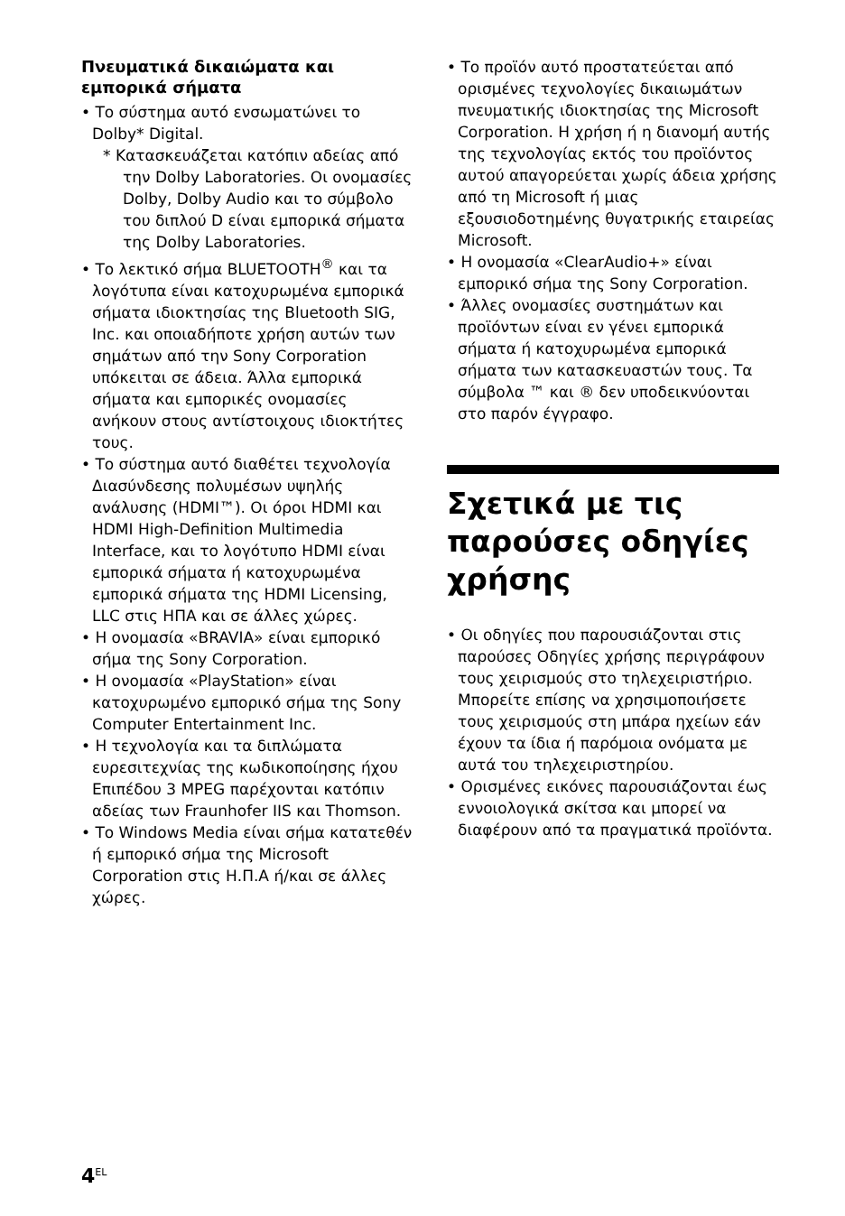Πνευματικά δικαιώματα και εμπορικά σήματα
• Το σύστημα αυτό ενσωματώνει το Dolby* Digital.
* Κατασκευάζεται κατόπιν αδείας από την Dolby Laboratories. Οι ονομασίες Dolby, Dolby Audio και το σύμβολο του διπλού D είναι εμπορικά σήματα της Dolby Laboratories.
• Το λεκτικό σήμα BLUETOOTH<sup>®</sup> και τα λογότυπα είναι κατοχυρωμένα εμπορικά σήματα ιδιοκτησίας της Bluetooth SIG, Inc. και οποιαδήποτε χρήση αυτών των σημάτων από την Sony Corporation υπόκειται σε άδεια. Άλλα εμπορικά σήματα και εμπορικές ονομασίες ανήκουν στους αντίστοιχους ιδιοκτήτες τους.
• Το σύστημα αυτό διαθέτει τεχνολογία Διασύνδεσης πολυμέσων υψηλής ανάλυσης (HDMI™). Οι όροι HDMI και HDMI High-Definition Multimedia Interface, και το λογότυπο HDMI είναι εμπορικά σήματα ή κατοχυρωμένα εμπορικά σήματα της HDMI Licensing, LLC στις ΗΠΑ και σε άλλες χώρες.
• Η ονομασία «BRAVIA» είναι εμπορικό σήμα της Sony Corporation.
• Η ονομασία «PlayStation» είναι κατοχυρωμένο εμπορικό σήμα της Sony Computer Entertainment Inc.
• Η τεχνολογία και τα διπλώματα ευρεσιτεχνίας της κωδικοποίησης ήχου Επιπέδου 3 MPEG παρέχονται κατόπιν αδείας των Fraunhofer IIS και Thomson.
• Το Windows Media είναι σήμα κατατεθέν ή εμπορικό σήμα της Microsoft Corporation στις Η.Π.Α ή/και σε άλλες χώρες.
• Το προϊόν αυτό προστατεύεται από ορισμένες τεχνολογίες δικαιωμάτων πνευματικής ιδιοκτησίας της Microsoft Corporation. Η χρήση ή η διανομή αυτής της τεχνολογίας εκτός του προϊόντος αυτού απαγορεύεται χωρίς άδεια χρήσης από τη Microsoft ή μιας εξουσιοδοτημένης θυγατρικής εταιρείας Microsoft.
• Η ονομασία «ClearAudio+» είναι εμπορικό σήμα της Sony Corporation.
• Άλλες ονομασίες συστημάτων και προϊόντων είναι εν γένει εμπορικά σήματα ή κατοχυρωμένα εμπορικά σήματα των κατασκευαστών τους. Τα σύμβολα ™ και ® δεν υποδεικνύονται στο παρόν έγγραφο.
Σχετικά με τις παρούσες οδηγίες χρήσης
• Οι οδηγίες που παρουσιάζονται στις παρούσες Οδηγίες χρήσης περιγράφουν τους χειρισμούς στο τηλεχειριστήριο. Μπορείτε επίσης να χρησιμοποιήσετε τους χειρισμούς στη μπάρα ηχείων εάν έχουν τα ίδια ή παρόμοια ονόματα με αυτά του τηλεχειριστηρίου.
• Ορισμένες εικόνες παρουσιάζονται έως εννοιολογικά σκίτσα και μπορεί να διαφέρουν από τα πραγματικά προϊόντα.
4<sup>EL</sup>